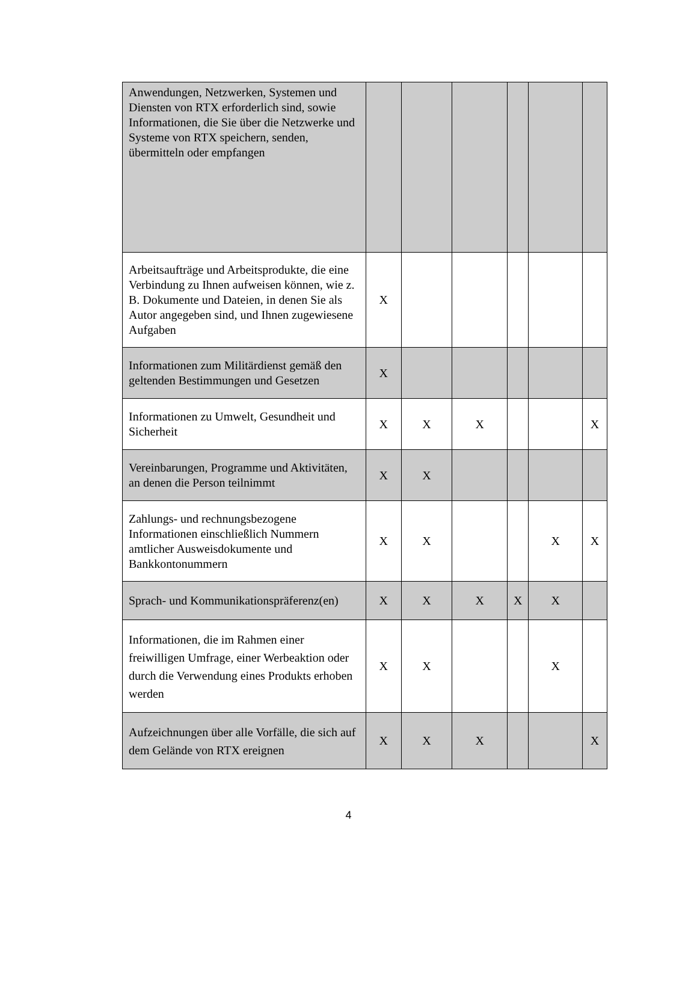| Anwendungen, Netzwerken, Systemen und Diensten von RTX erforderlich sind, sowie Informationen, die Sie über die Netzwerke und Systeme von RTX speichern, senden, übermitteln oder empfangen | | | | | | |
| Arbeitsaufträge und Arbeitsprodukte, die eine Verbindung zu Ihnen aufweisen können, wie z. B. Dokumente und Dateien, in denen Sie als Autor angegeben sind, und Ihnen zugewiesene Aufgaben | X | | | | | |
| Informationen zum Militärdienst gemäß den geltenden Bestimmungen und Gesetzen | X | | | | | |
| Informationen zu Umwelt, Gesundheit und Sicherheit | X | X | X | | | X |
| Vereinbarungen, Programme und Aktivitäten, an denen die Person teilnimmt | X | X | | | | |
| Zahlungs- und rechnungsbezogene Informationen einschließlich Nummern amtlicher Ausweisdokumente und Bankkontonummern | X | X | | | X | X |
| Sprach- und Kommunikationspräferenz(en) | X | X | X | X | X | |
| Informationen, die im Rahmen einer freiwilligen Umfrage, einer Werbeaktion oder durch die Verwendung eines Produkts erhoben werden | X | X | | | X | |
| Aufzeichnungen über alle Vorfälle, die sich auf dem Gelände von RTX ereignen | X | X | X | | | X |
4